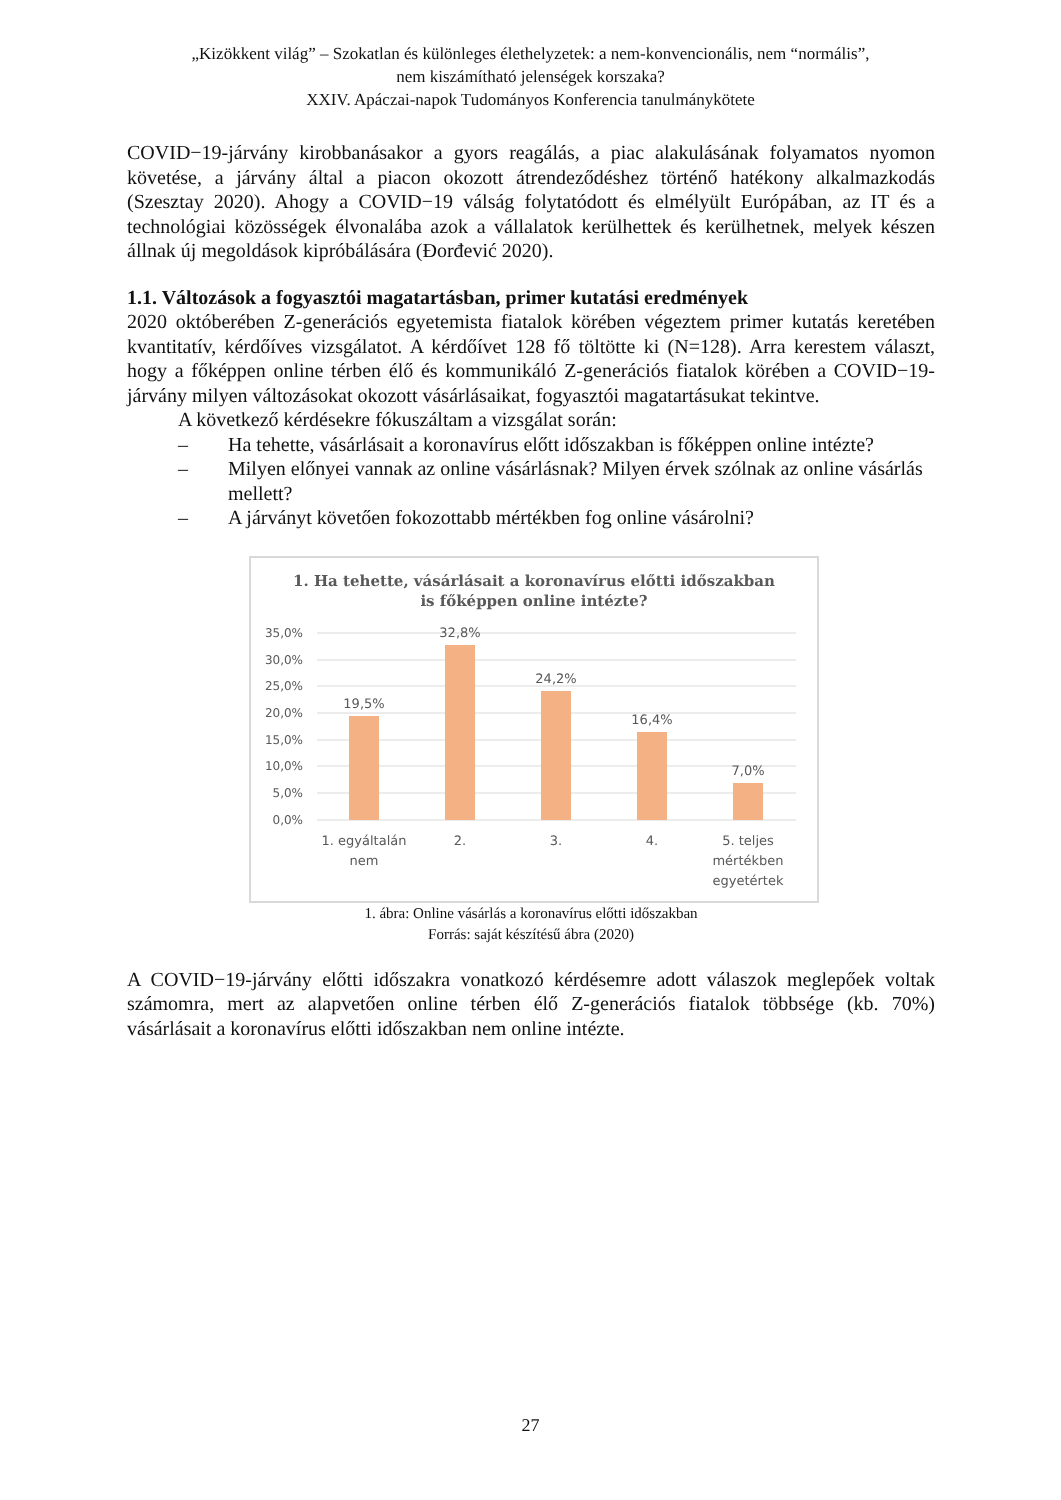„Kizökkent világ” – Szokatlan és különleges élethelyzetek: a nem-konvencionális, nem “normális”,
nem kiszámítható jelenségek korszaka?
XXIV. Apáczai-napok Tudományos Konferencia tanulmánykötete
COVID−19-járvány kirobbanásakor a gyors reagálás, a piac alakulásának folyamatos nyomon követése, a járvány által a piacon okozott átrendeződéshez történő hatékony alkalmazkodás (Szesztay 2020). Ahogy a COVID−19 válság folytatódott és elmélyült Európában, az IT és a technológiai közösségek élvonalába azok a vállalatok kerülhettek és kerülhetnek, melyek készen állnak új megoldások kipróbálására (Đorđević 2020).
1.1. Változások a fogyasztói magatartásban, primer kutatási eredmények
2020 októberében Z-generációs egyetemista fiatalok körében végeztem primer kutatás keretében kvantitatív, kérdőíves vizsgálatot. A kérdőívet 128 fő töltötte ki (N=128). Arra kerestem választ, hogy a főképpen online térben élő és kommunikáló Z-generációs fiatalok körében a COVID−19-járvány milyen változásokat okozott vásárlásaikat, fogyasztói magatartásukat tekintve.
A következő kérdésekre fókuszáltam a vizsgálat során:
– Ha tehette, vásárlásait a koronavírus előtt időszakban is főképpen online intézte?
– Milyen előnyei vannak az online vásárlásnak? Milyen érvek szólnak az online vásárlás mellett?
– A járványt követően fokozottabb mértékben fog online vásárolni?
1. Ha tehette, vásárlásait a koronavírus előtti időszakban
is főképpen online intézte?
35,0%
30,0%
25,0%
20,0%
15,0%
10,0%
5,0%
0,0%
19,5%
32,8%
24,2%
16,4%
7,0%
1. egyáltalán
nem
2.
3.
4.
5. teljes
mértékben
egyetértek
1. ábra: Online vásárlás a koronavírus előtti időszakban
Forrás: saját készítésű ábra (2020)
A COVID−19-járvány előtti időszakra vonatkozó kérdésemre adott válaszok meglepőek voltak számomra, mert az alapvetően online térben élő Z-generációs fiatalok többsége (kb. 70%) vásárlásait a koronavírus előtti időszakban nem online intézte.
27